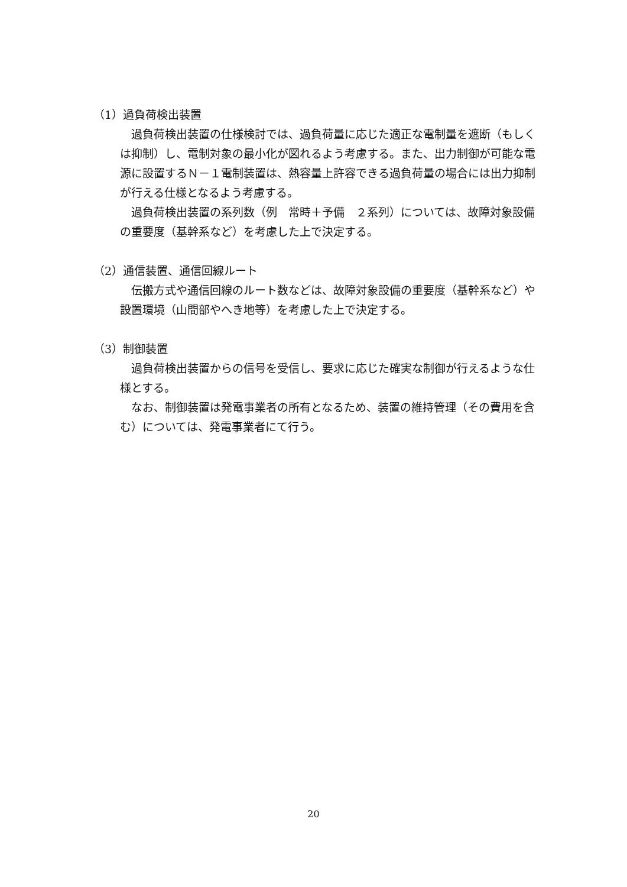（1）過負荷検出装置
過負荷検出装置の仕様検討では、過負荷量に応じた適正な電制量を遮断（もしくは抑制）し、電制対象の最小化が図れるよう考慮する。また、出力制御が可能な電源に設置するＮ－１電制装置は、熱容量上許容できる過負荷量の場合には出力抑制が行える仕様となるよう考慮する。
過負荷検出装置の系列数（例　常時＋予備　２系列）については、故障対象設備の重要度（基幹系など）を考慮した上で決定する。
（2）通信装置、通信回線ルート
伝搬方式や通信回線のルート数などは、故障対象設備の重要度（基幹系など）や設置環境（山間部やへき地等）を考慮した上で決定する。
（3）制御装置
過負荷検出装置からの信号を受信し、要求に応じた確実な制御が行えるような仕様とする。
なお、制御装置は発電事業者の所有となるため、装置の維持管理（その費用を含む）については、発電事業者にて行う。
20